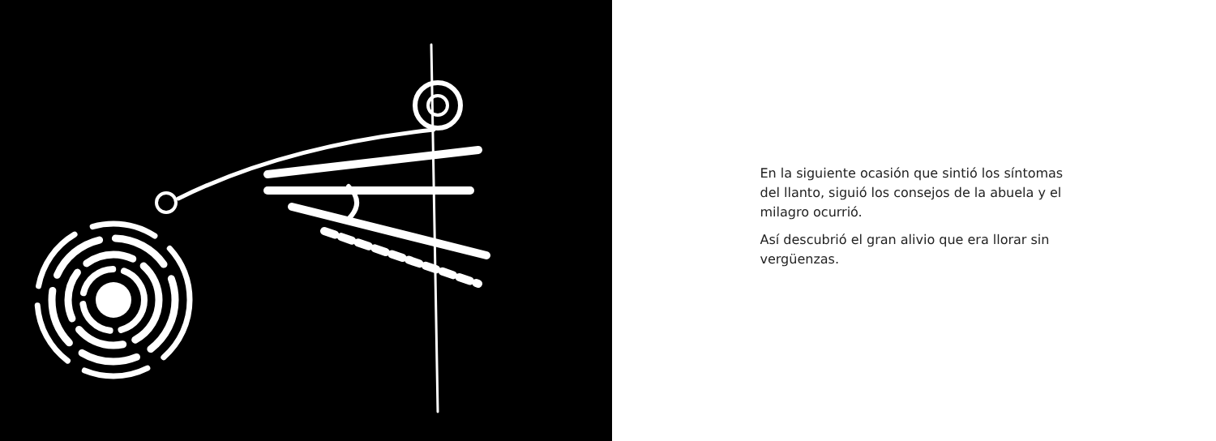En la siguiente ocasión que sintió los síntomas del llanto, siguió los consejos de la abuela y el milagro ocurrió.
Así descubrió el gran alivio que era llorar sin vergüenzas.